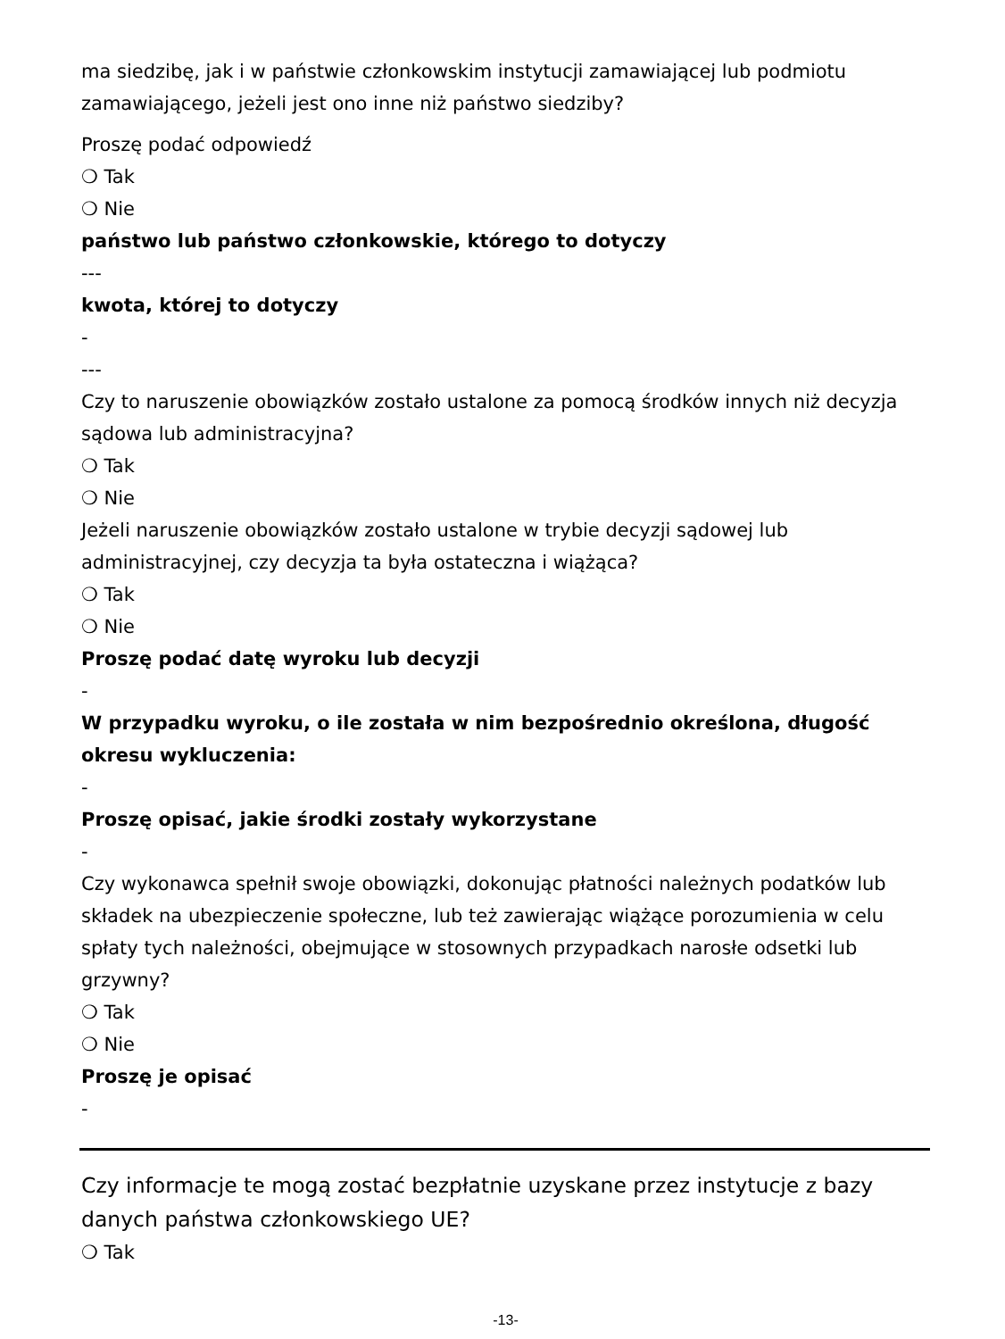ma siedzibę, jak i w państwie członkowskim instytucji zamawiającej lub podmiotu zamawiającego, jeżeli jest ono inne niż państwo siedziby?
Proszę podać odpowiedź
❍ Tak
❍ Nie
państwo lub państwo członkowskie, którego to dotyczy
---
kwota, której to dotyczy
-
---
Czy to naruszenie obowiązków zostało ustalone za pomocą środków innych niż decyzja sądowa lub administracyjna?
❍ Tak
❍ Nie
Jeżeli naruszenie obowiązków zostało ustalone w trybie decyzji sądowej lub administracyjnej, czy decyzja ta była ostateczna i wiążąca?
❍ Tak
❍ Nie
Proszę podać datę wyroku lub decyzji
-
W przypadku wyroku, o ile została w nim bezpośrednio określona, długość okresu wykluczenia:
-
Proszę opisać, jakie środki zostały wykorzystane
-
Czy wykonawca spełnił swoje obowiązki, dokonując płatności należnych podatków lub składek na ubezpieczenie społeczne, lub też zawierając wiążące porozumienia w celu spłaty tych należności, obejmujące w stosownych przypadkach narosłe odsetki lub grzywny?
❍ Tak
❍ Nie
Proszę je opisać
-
Czy informacje te mogą zostać bezpłatnie uzyskane przez instytucje z bazy danych państwa członkowskiego UE?
❍ Tak
-13-